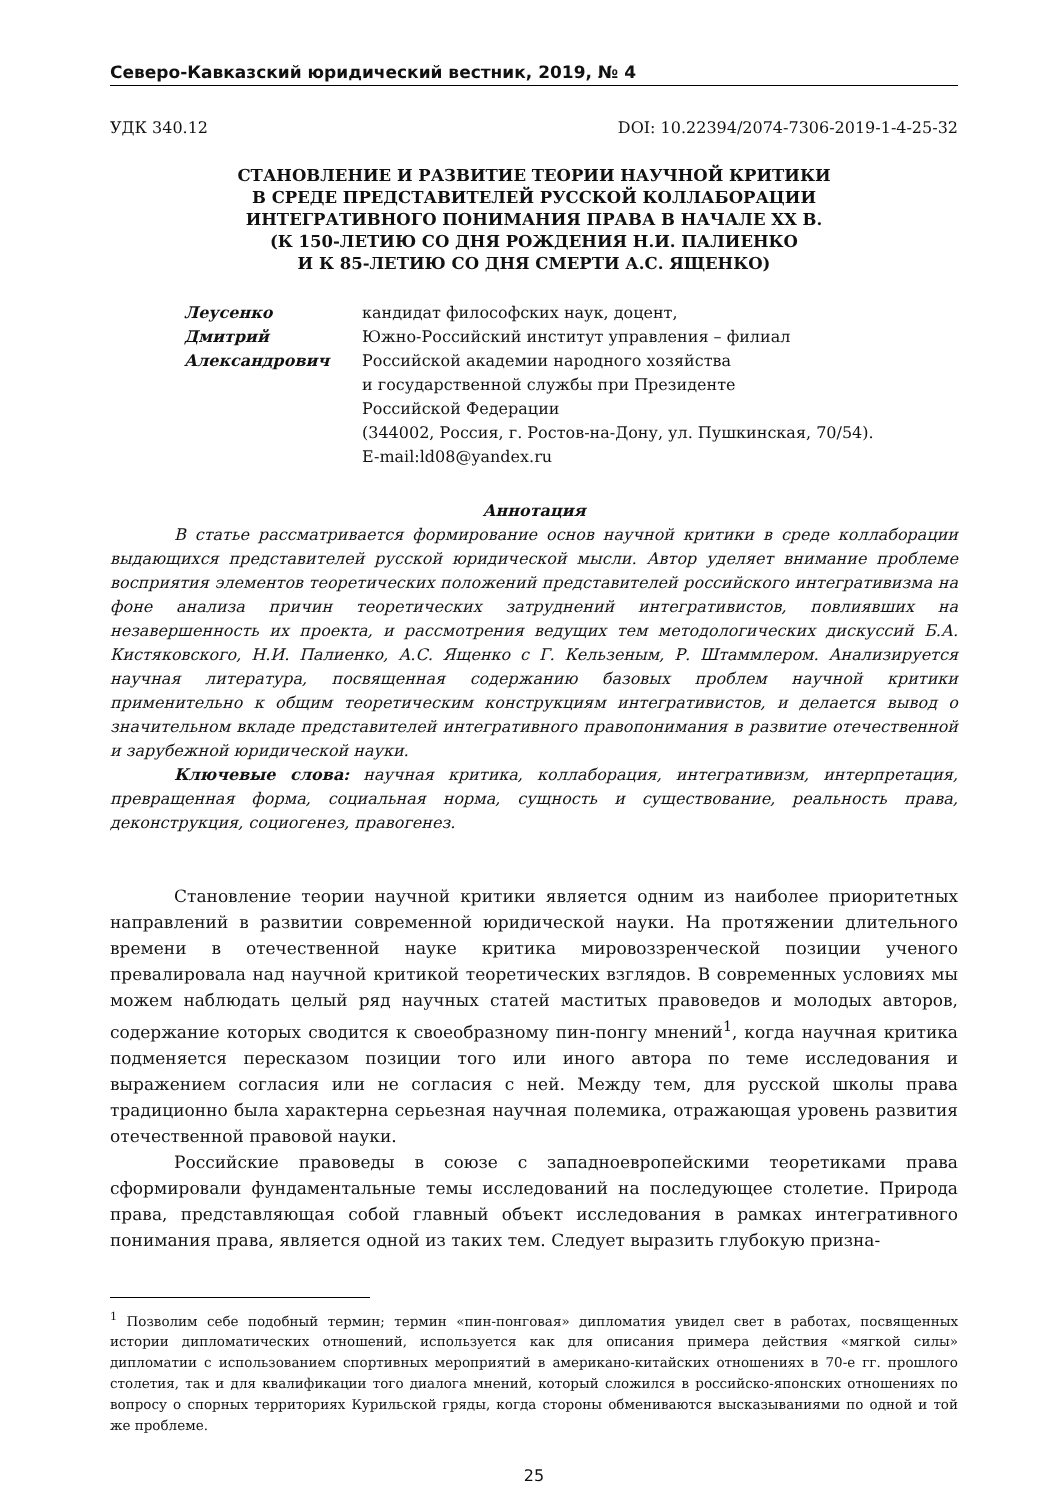Северо-Кавказский юридический вестник, 2019, № 4
УДК 340.12 DOI: 10.22394/2074-7306-2019-1-4-25-32
СТАНОВЛЕНИЕ И РАЗВИТИЕ ТЕОРИИ НАУЧНОЙ КРИТИКИ
В СРЕДЕ ПРЕДСТАВИТЕЛЕЙ РУССКОЙ КОЛЛАБОРАЦИИ
ИНТЕГРАТИВНОГО ПОНИМАНИЯ ПРАВА В НАЧАЛЕ XX В.
(К 150-ЛЕТИЮ СО ДНЯ РОЖДЕНИЯ Н.И. ПАЛИЕНКО
И К 85-ЛЕТИЮ СО ДНЯ СМЕРТИ А.С. ЯЩЕНКО)
Леусенко
Дмитрий
Александрович
кандидат философских наук, доцент,
Южно-Российский институт управления – филиал
Российской академии народного хозяйства
и государственной службы при Президенте
Российской Федерации
(344002, Россия, г. Ростов-на-Дону, ул. Пушкинская, 70/54).
E-mail:ld08@yandex.ru
Аннотация
В статье рассматривается формирование основ научной критики в среде коллаборации выдающихся представителей русской юридической мысли. Автор уделяет внимание проблеме восприятия элементов теоретических положений представителей российского интегративизма на фоне анализа причин теоретических затруднений интегративистов, повлиявших на незавершенность их проекта, и рассмотрения ведущих тем методологических дискуссий Б.А. Кистяковского, Н.И. Палиенко, А.С. Ященко с Г. Кельзеным, Р. Штаммлером. Анализируется научная литература, посвященная содержанию базовых проблем научной критики применительно к общим теоретическим конструкциям интегративистов, и делается вывод о значительном вкладе представителей интегративного правопонимания в развитие отечественной и зарубежной юридической науки.
Ключевые слова: научная критика, коллаборация, интегративизм, интерпретация, превращенная форма, социальная норма, сущность и существование, реальность права, деконструкция, социогенез, правогенез.
Становление теории научной критики является одним из наиболее приоритетных направлений в развитии современной юридической науки. На протяжении длительного времени в отечественной науке критика мировоззренческой позиции ученого превалировала над научной критикой теоретических взглядов. В современных условиях мы можем наблюдать целый ряд научных статей маститых правоведов и молодых авторов, содержание которых сводится к своеобразному пин-понгу мнений<sup>1</sup>, когда научная критика подменяется пересказом позиции того или иного автора по теме исследования и выражением согласия или не согласия с ней. Между тем, для русской школы права традиционно была характерна серьезная научная полемика, отражающая уровень развития отечественной правовой науки.
Российские правоведы в союзе с западноевропейскими теоретиками права сформировали фундаментальные темы исследований на последующее столетие. Природа права, представляющая собой главный объект исследования в рамках интегративного понимания права, является одной из таких тем. Следует выразить глубокую призна-
<sup>1</sup> Позволим себе подобный термин; термин «пин-понговая» дипломатия увидел свет в работах, посвященных истории дипломатических отношений, используется как для описания примера действия «мягкой силы» дипломатии с использованием спортивных мероприятий в американо-китайских отношениях в 70-е гг. прошлого столетия, так и для квалификации того диалога мнений, который сложился в российско-японских отношениях по вопросу о спорных территориях Курильской гряды, когда стороны обмениваются высказываниями по одной и той же проблеме.
25